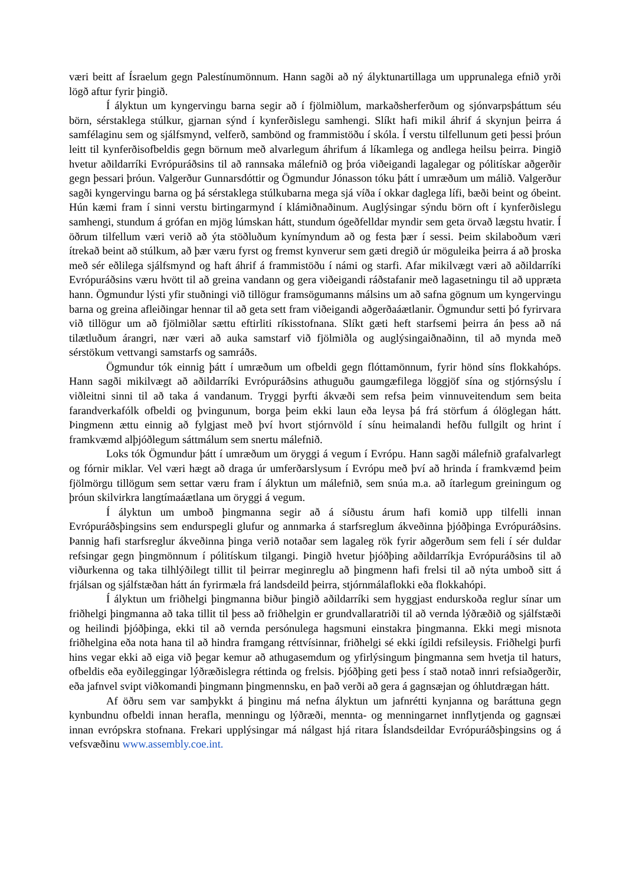væri beitt af Ísraelum gegn Palestínumönnum. Hann sagði að ný ályktunartillaga um upprunalega efnið yrði lögð aftur fyrir þingið.
Í ályktun um kyngervingu barna segir að í fjölmiðlum, markaðsherferðum og sjónvarpsþáttum séu börn, sérstaklega stúlkur, gjarnan sýnd í kynferðislegu samhengi. Slíkt hafi mikil áhrif á skynjun þeirra á samfélaginu sem og sjálfsmynd, velferð, sambönd og frammistöðu í skóla. Í verstu tilfellunum geti þessi þróun leitt til kynferðisofbeldis gegn börnum með alvarlegum áhrifum á líkamlega og andlega heilsu þeirra. Þingið hvetur aðildarríki Evrópuráðsins til að rannsaka málefnið og þróa viðeigandi lagalegar og pólitískar aðgerðir gegn þessari þróun. Valgerður Gunnarsdóttir og Ögmundur Jónasson tóku þátt í umræðum um málið. Valgerður sagði kyngervingu barna og þá sérstaklega stúlkubarna mega sjá víða í okkar daglega lífi, bæði beint og óbeint. Hún kæmi fram í sinni verstu birtingarmynd í klámiðnaðinum. Auglýsingar sýndu börn oft í kynferðislegu samhengi, stundum á grófan en mjög lúmskan hátt, stundum ógeðfelldar myndir sem geta örvað lægstu hvatir. Í öðrum tilfellum væri verið að ýta stöðluðum kynímyndum að og festa þær í sessi. Þeim skilaboðum væri ítrekað beint að stúlkum, að þær væru fyrst og fremst kynverur sem gæti dregið úr möguleika þeirra á að þroska með sér eðlilega sjálfsmynd og haft áhrif á frammistöðu í námi og starfi. Afar mikilvægt væri að aðildarríki Evrópuráðsins væru hvött til að greina vandann og gera viðeigandi ráðstafanir með lagasetningu til að uppræta hann. Ögmundur lýsti yfir stuðningi við tillögur framsögumanns málsins um að safna gögnum um kyngervingu barna og greina afleiðingar hennar til að geta sett fram viðeigandi aðgerðaáætlanir. Ögmundur setti þó fyrirvara við tillögur um að fjölmiðlar sættu eftirliti ríkisstofnana. Slíkt gæti heft starfsemi þeirra án þess að ná tilætluðum árangri, nær væri að auka samstarf við fjölmiðla og auglýsingaiðnaðinn, til að mynda með sérstökum vettvangi samstarfs og samráðs.
Ögmundur tók einnig þátt í umræðum um ofbeldi gegn flóttamönnum, fyrir hönd síns flokkahóps. Hann sagði mikilvægt að aðildarríki Evrópuráðsins athuguðu gaumgæfilega löggjöf sína og stjórnsýslu í viðleitni sinni til að taka á vandanum. Tryggi þyrfti ákvæði sem refsa þeim vinnuveitendum sem beita farandverkafólk ofbeldi og þvingunum, borga þeim ekki laun eða leysa þá frá störfum á ólöglegan hátt. Þingmenn ættu einnig að fylgjast með því hvort stjórnvöld í sínu heimalandi hefðu fullgilt og hrint í framkvæmd alþjóðlegum sáttmálum sem snertu málefnið.
Loks tók Ögmundur þátt í umræðum um öryggi á vegum í Evrópu. Hann sagði málefnið grafalvarlegt og fórnir miklar. Vel væri hægt að draga úr umferðarslysum í Evrópu með því að hrinda í framkvæmd þeim fjölmörgu tillögum sem settar væru fram í ályktun um málefnið, sem snúa m.a. að ítarlegum greiningum og þróun skilvirkra langtímaáætlana um öryggi á vegum.
Í ályktun um umboð þingmanna segir að á síðustu árum hafi komið upp tilfelli innan Evrópuráðsþingsins sem endurspegli glufur og annmarka á starfsreglum ákveðinna þjóðþinga Evrópuráðsins. Þannig hafi starfsreglur ákveðinna þinga verið notaðar sem lagaleg rök fyrir aðgerðum sem feli í sér duldar refsingar gegn þingmönnum í pólitískum tilgangi. Þingið hvetur þjóðþing aðildarríkja Evrópuráðsins til að viðurkenna og taka tilhlýðilegt tillit til þeirrar meginreglu að þingmenn hafi frelsi til að nýta umboð sitt á frjálsan og sjálfstæðan hátt án fyrirmæla frá landsdeild þeirra, stjórnmálaflokki eða flokkahópi.
Í ályktun um friðhelgi þingmanna biður þingið aðildarríki sem hyggjast endurskoða reglur sínar um friðhelgi þingmanna að taka tillit til þess að friðhelgin er grundvallaratriði til að vernda lýðræðið og sjálfstæði og heilindi þjóðþinga, ekki til að vernda persónulega hagsmuni einstakra þingmanna. Ekki megi misnota friðhelgina eða nota hana til að hindra framgang réttvísinnar, friðhelgi sé ekki ígildi refsileysis. Friðhelgi þurfi hins vegar ekki að eiga við þegar kemur að athugasemdum og yfirlýsingum þingmanna sem hvetja til haturs, ofbeldis eða eyðileggingar lýðræðislegra réttinda og frelsis. Þjóðþing geti þess í stað notað innri refsiaðgerðir, eða jafnvel svipt viðkomandi þingmann þingmennsku, en það verði að gera á gagnsæjan og óhlutdrægan hátt.
Af öðru sem var samþykkt á þinginu má nefna ályktun um jafnrétti kynjanna og baráttuna gegn kynbundnu ofbeldi innan herafla, menningu og lýðræði, mennta- og menningarnet innflytjenda og gagnsæi innan evrópskra stofnana. Frekari upplýsingar má nálgast hjá ritara Íslandsdeildar Evrópuráðsþingsins og á vefsvæðinu www.assembly.coe.int.